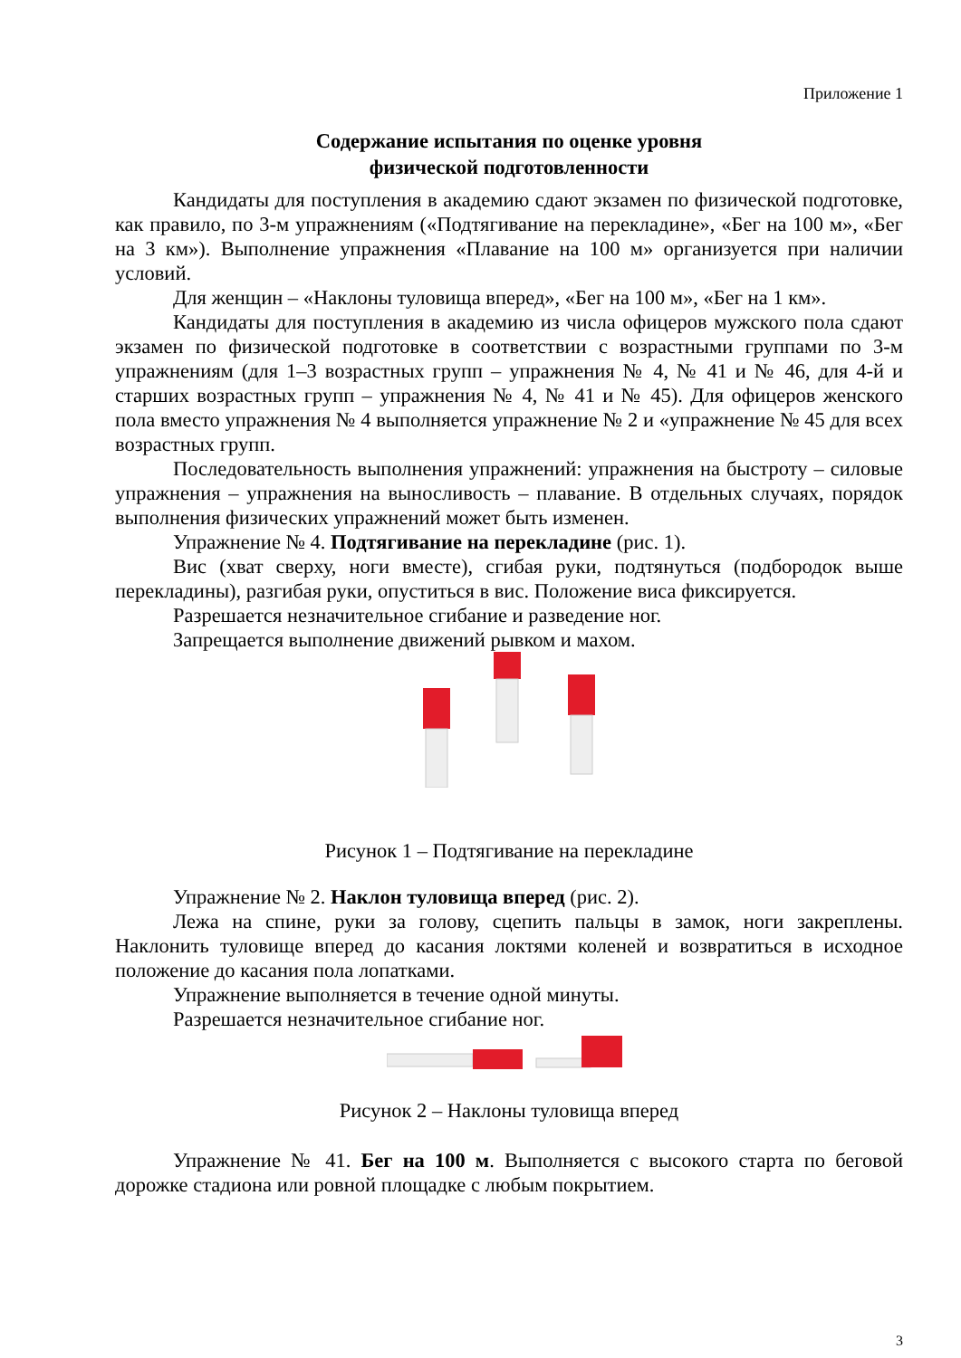Приложение 1
Содержание испытания по оценке уровня
физической подготовленности
Кандидаты для поступления в академию сдают экзамен по физической подготовке, как правило, по 3-м упражнениям («Подтягивание на перекладине», «Бег на 100 м», «Бег на 3 км»). Выполнение упражнения «Плавание на 100 м» организуется при наличии условий.
Для женщин – «Наклоны туловища вперед», «Бег на 100 м», «Бег на 1 км».
Кандидаты для поступления в академию из числа офицеров мужского пола сдают экзамен по физической подготовке в соответствии с возрастными группами по 3-м упражнениям (для 1–3 возрастных групп – упражнения № 4, № 41 и № 46, для 4-й и старших возрастных групп – упражнения № 4, № 41 и № 45). Для офицеров женского пола вместо упражнения № 4 выполняется упражнение № 2 и «упражнение № 45 для всех возрастных групп.
Последовательность выполнения упражнений: упражнения на быстроту – силовые упражнения – упражнения на выносливость – плавание. В отдельных случаях, порядок выполнения физических упражнений может быть изменен.
Упражнение № 4. Подтягивание на перекладине (рис. 1).
Вис (хват сверху, ноги вместе), сгибая руки, подтянуться (подбородок выше перекладины), разгибая руки, опуститься в вис. Положение виса фиксируется.
Разрешается незначительное сгибание и разведение ног.
Запрещается выполнение движений рывком и махом.
Рисунок 1 – Подтягивание на перекладине
Упражнение № 2. Наклон туловища вперед (рис. 2).
Лежа на спине, руки за голову, сцепить пальцы в замок, ноги закреплены. Наклонить туловище вперед до касания локтями коленей и возвратиться в исходное положение до касания пола лопатками.
Упражнение выполняется в течение одной минуты.
Разрешается незначительное сгибание ног.
Рисунок 2 – Наклоны туловища вперед
Упражнение № 41. Бег на 100 м. Выполняется с высокого старта по беговой дорожке стадиона или ровной площадке с любым покрытием.
3